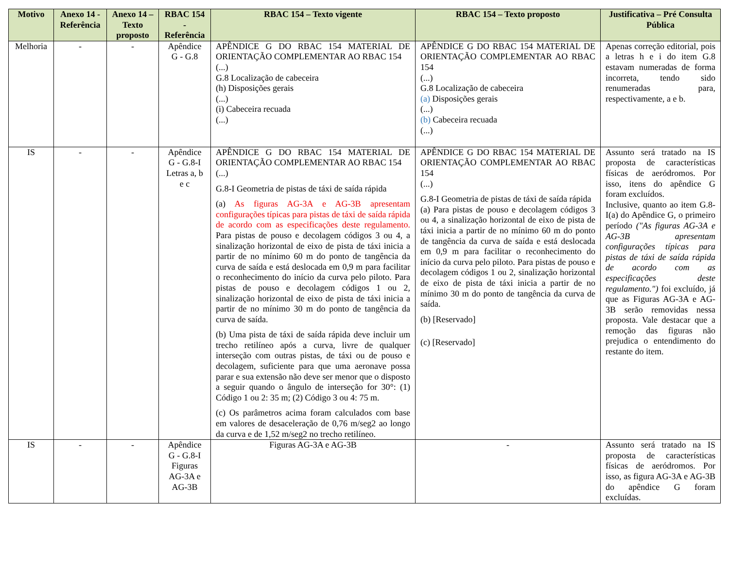| Motivo | Anexo 14 - Referência | Anexo 14 – Texto proposto | RBAC 154 - Referência | RBAC 154 – Texto vigente | RBAC 154 – Texto proposto | Justificativa – Pré Consulta Pública |
| --- | --- | --- | --- | --- | --- | --- |
| Melhoria | - | - | Apêndice G - G.8 | APÊNDICE G DO RBAC 154 MATERIAL DE ORIENTAÇÃO COMPLEMENTAR AO RBAC 154 (...) G.8 Localização de cabeceira (h) Disposições gerais (...) (i) Cabeceira recuada (...) | APÊNDICE G DO RBAC 154 MATERIAL DE ORIENTAÇÃO COMPLEMENTAR AO RBAC 154 (...) G.8 Localização de cabeceira (a) Disposições gerais (...) (b) Cabeceira recuada (...) | Apenas correção editorial, pois a letras h e i do item G.8 estavam numeradas de forma incorreta, tendo sido renumeradas para, respectivamente, a e b. |
| IS | - | - | Apêndice G - G.8-I Letras a, b e c | APÊNDICE G DO RBAC 154 MATERIAL DE ORIENTAÇÃO COMPLEMENTAR AO RBAC 154 (...) G.8-I Geometria de pistas de táxi de saída rápida (a) As figuras AG-3A e AG-3B apresentam configurações típicas para pistas de táxi de saída rápida de acordo com as especificações deste regulamento. Para pistas de pouso e decolagem códigos 3 ou 4, a sinalização horizontal de eixo de pista de táxi inicia a partir de no mínimo 60 m do ponto de tangência da curva de saída e está deslocada em 0,9 m para facilitar o reconhecimento do início da curva pelo piloto. Para pistas de pouso e decolagem códigos 1 ou 2, sinalização horizontal de eixo de pista de táxi inicia a partir de no mínimo 30 m do ponto de tangência da curva de saída. (b) Uma pista de táxi de saída rápida deve incluir um trecho retilíneo após a curva, livre de qualquer interseção com outras pistas, de táxi ou de pouso e decolagem, suficiente para que uma aeronave possa parar e sua extensão não deve ser menor que o disposto a seguir quando o ângulo de interseção for 30°: (1) Código 1 ou 2: 35 m; (2) Código 3 ou 4: 75 m. (c) Os parâmetros acima foram calculados com base em valores de desaceleração de 0,76 m/seg2 ao longo da curva e de 1,52 m/seg2 no trecho retilíneo. | APÊNDICE G DO RBAC 154 MATERIAL DE ORIENTAÇÃO COMPLEMENTAR AO RBAC 154 (...) G.8-I Geometria de pistas de táxi de saída rápida (a) Para pistas de pouso e decolagem códigos 3 ou 4, a sinalização horizontal de eixo de pista de táxi inicia a partir de no mínimo 60 m do ponto de tangência da curva de saída e está deslocada em 0,9 m para facilitar o reconhecimento do início da curva pelo piloto. Para pistas de pouso e decolagem códigos 1 ou 2, sinalização horizontal de eixo de pista de táxi inicia a partir de no mínimo 30 m do ponto de tangência da curva de saída. (b) [Reservado] (c) [Reservado] | Assunto será tratado na IS proposta de características físicas de aeródromos. Por isso, itens do apêndice G foram excluídos. Inclusive, quanto ao item G.8-I(a) do Apêndice G, o primeiro período ("As figuras AG-3A e AG-3B apresentam configurações típicas para pistas de táxi de saída rápida de acordo com as especificações deste regulamento.") foi excluído, já que as Figuras AG-3A e AG-3B serão removidas nessa proposta. Vale destacar que a remoção das figuras não prejudica o entendimento do restante do item. |
| IS | - | - | Apêndice G - G.8-I Figuras AG-3A e AG-3B | Figuras AG-3A e AG-3B | - | Assunto será tratado na IS proposta de características físicas de aeródromos. Por isso, as figura AG-3A e AG-3B do apêndice G foram excluídas. |